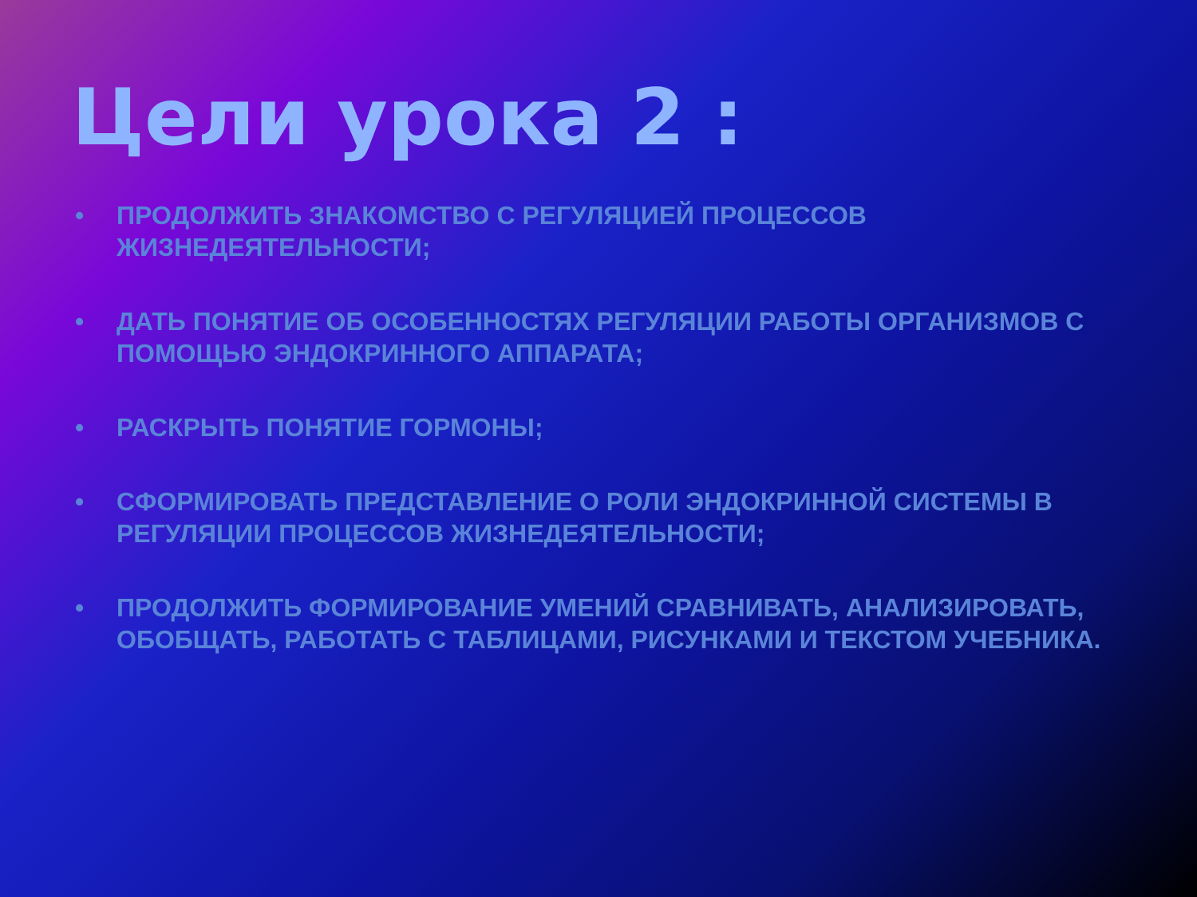Цели урока 2 :
• ПРОДОЛЖИТЬ ЗНАКОМСТВО С РЕГУЛЯЦИЕЙ ПРОЦЕССОВ ЖИЗНЕДЕЯТЕЛЬНОСТИ;
• ДАТЬ ПОНЯТИЕ ОБ ОСОБЕННОСТЯХ РЕГУЛЯЦИИ РАБОТЫ ОРГАНИЗМОВ С ПОМОЩЬЮ ЭНДОКРИННОГО АППАРАТА;
• РАСКРЫТЬ ПОНЯТИЕ ГОРМОНЫ;
• СФОРМИРОВАТЬ ПРЕДСТАВЛЕНИЕ О РОЛИ ЭНДОКРИННОЙ СИСТЕМЫ В РЕГУЛЯЦИИ ПРОЦЕССОВ ЖИЗНЕДЕЯТЕЛЬНОСТИ;
• ПРОДОЛЖИТЬ ФОРМИРОВАНИЕ УМЕНИЙ СРАВНИВАТЬ, АНАЛИЗИРОВАТЬ, ОБОБЩАТЬ, РАБОТАТЬ С ТАБЛИЦАМИ, РИСУНКАМИ И ТЕКСТОМ УЧЕБНИКА.